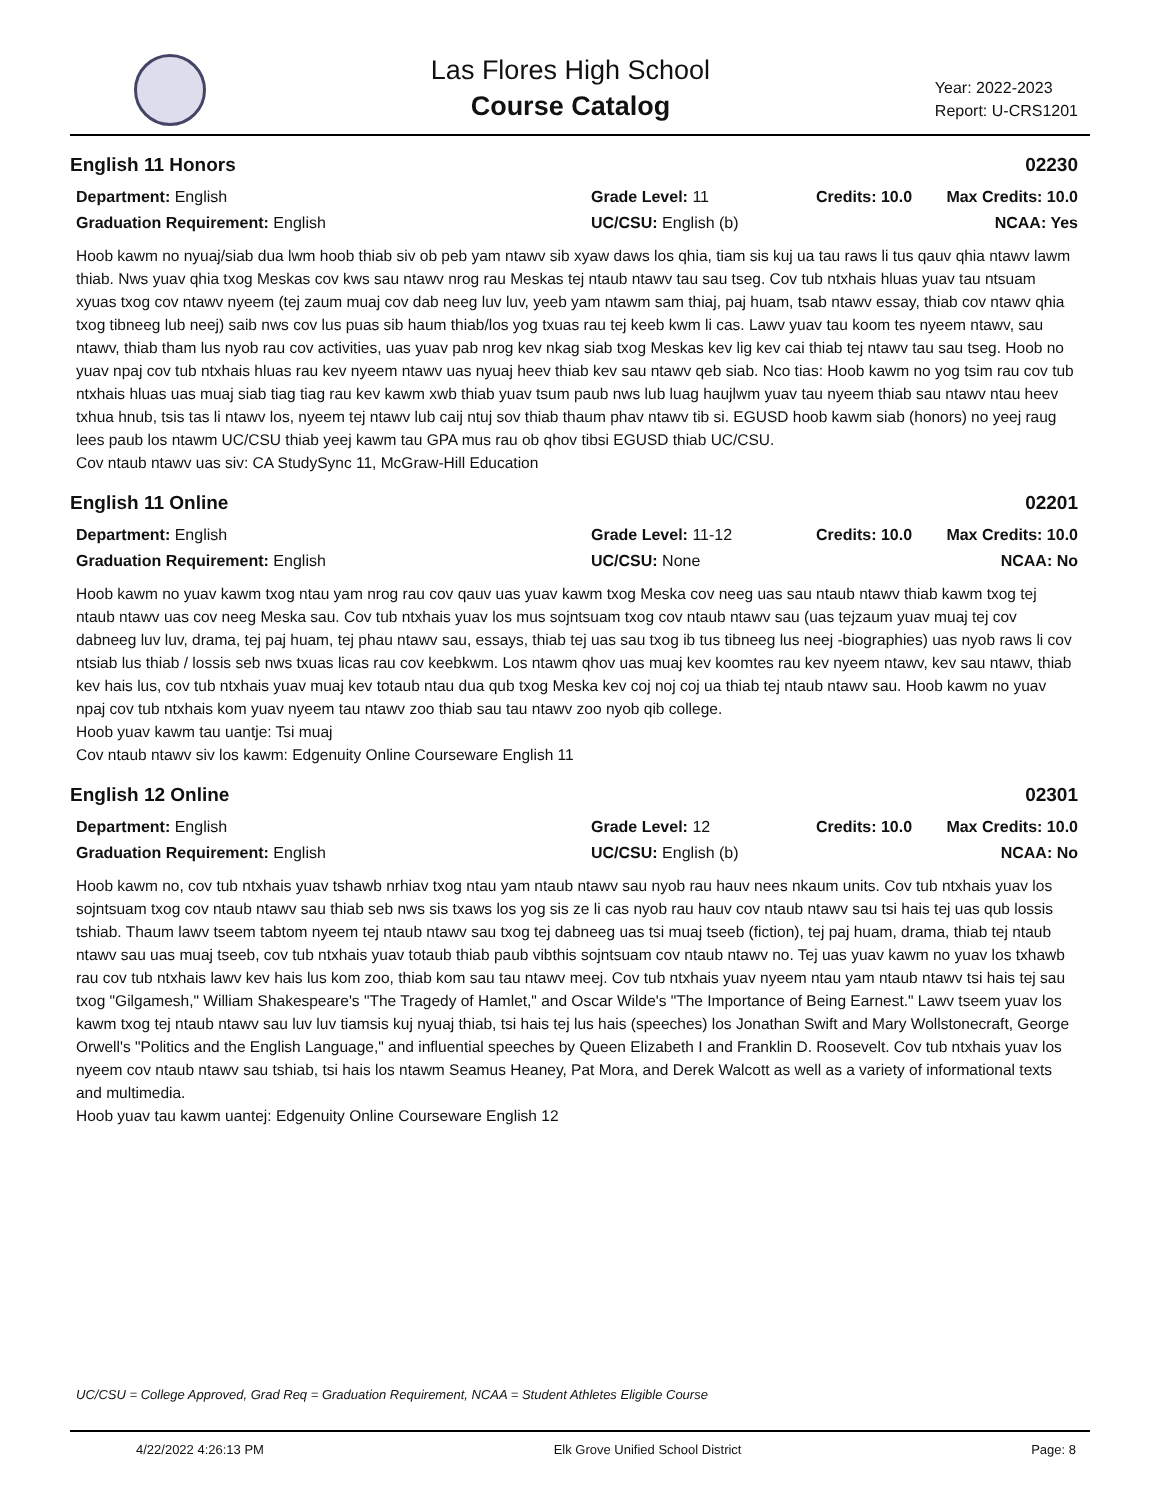Las Flores High School
Course Catalog
Year: 2022-2023
Report: U-CRS1201
English 11 Honors 02230
Department: English
Grade Level: 11
Credits: 10.0
Max Credits: 10.0
Graduation Requirement: English
UC/CSU: English (b)
NCAA: Yes
Hoob kawm no nyuaj/siab dua lwm hoob thiab siv ob peb yam ntawv sib xyaw daws los qhia, tiam sis kuj ua tau raws li tus qauv qhia ntawv lawm thiab. Nws yuav qhia txog Meskas cov kws sau ntawv nrog rau Meskas tej ntaub ntawv tau sau tseg. Cov tub ntxhais hluas yuav tau ntsuam xyuas txog cov ntawv nyeem (tej zaum muaj cov dab neeg luv luv, yeeb yam ntawm sam thiaj, paj huam, tsab ntawv essay, thiab cov ntawv qhia txog tibneeg lub neej) saib nws cov lus puas sib haum thiab/los yog txuas rau tej keeb kwm li cas. Lawv yuav tau koom tes nyeem ntawv, sau ntawv, thiab tham lus nyob rau cov activities, uas yuav pab nrog kev nkag siab txog Meskas kev lig kev cai thiab tej ntawv tau sau tseg. Hoob no yuav npaj cov tub ntxhais hluas rau kev nyeem ntawv uas nyuaj heev thiab kev sau ntawv qeb siab. Nco tias: Hoob kawm no yog tsim rau cov tub ntxhais hluas uas muaj siab tiag tiag rau kev kawm xwb thiab yuav tsum paub nws lub luag haujlwm yuav tau nyeem thiab sau ntawv ntau heev txhua hnub, tsis tas li ntawv los, nyeem tej ntawv lub caij ntuj sov thiab thaum phav ntawv tib si. EGUSD hoob kawm siab (honors) no yeej raug lees paub los ntawm UC/CSU thiab yeej kawm tau GPA mus rau ob qhov tibsi EGUSD thiab UC/CSU.
Cov ntaub ntawv uas siv: CA StudySync 11, McGraw-Hill Education
English 11 Online 02201
Department: English
Grade Level: 11-12
Credits: 10.0
Max Credits: 10.0
Graduation Requirement: English
UC/CSU: None
NCAA: No
Hoob kawm no yuav kawm txog ntau yam nrog rau cov qauv uas yuav kawm txog Meska cov neeg uas sau ntaub ntawv thiab kawm txog tej ntaub ntawv uas cov neeg Meska sau. Cov tub ntxhais yuav los mus sojntsuam txog cov ntaub ntawv sau (uas tejzaum yuav muaj tej cov dabneeg luv luv, drama, tej paj huam, tej phau ntawv sau, essays, thiab tej uas sau txog ib tus tibneeg lus neej -biographies) uas nyob raws li cov ntsiab lus thiab / lossis seb nws txuas licas rau cov keebkwm. Los ntawm qhov uas muaj kev koomtes rau kev nyeem ntawv, kev sau ntawv, thiab kev hais lus, cov tub ntxhais yuav muaj kev totaub ntau dua qub txog Meska kev coj noj coj ua thiab tej ntaub ntawv sau. Hoob kawm no yuav npaj cov tub ntxhais kom yuav nyeem tau ntawv zoo thiab sau tau ntawv zoo nyob qib college.
Hoob yuav kawm tau uantje: Tsi muaj
Cov ntaub ntawv siv los kawm: Edgenuity Online Courseware English 11
English 12 Online 02301
Department: English
Grade Level: 12
Credits: 10.0
Max Credits: 10.0
Graduation Requirement: English
UC/CSU: English (b)
NCAA: No
Hoob kawm no, cov tub ntxhais yuav tshawb nrhiav txog ntau yam ntaub ntawv sau nyob rau hauv nees nkaum units. Cov tub ntxhais yuav los sojntsuam txog cov ntaub ntawv sau thiab seb nws sis txaws los yog sis ze li cas nyob rau hauv cov ntaub ntawv sau tsi hais tej uas qub lossis tshiab. Thaum lawv tseem tabtom nyeem tej ntaub ntawv sau txog tej dabneeg uas tsi muaj tseeb (fiction), tej paj huam, drama, thiab tej ntaub ntawv sau uas muaj tseeb, cov tub ntxhais yuav totaub thiab paub vibthis sojntsuam cov ntaub ntawv no. Tej uas yuav kawm no yuav los txhawb rau cov tub ntxhais lawv kev hais lus kom zoo, thiab kom sau tau ntawv meej. Cov tub ntxhais yuav nyeem ntau yam ntaub ntawv tsi hais tej sau txog "Gilgamesh," William Shakespeare's "The Tragedy of Hamlet," and Oscar Wilde's "The Importance of Being Earnest." Lawv tseem yuav los kawm txog tej ntaub ntawv sau luv luv tiamsis kuj nyuaj thiab, tsi hais tej lus hais (speeches) los Jonathan Swift and Mary Wollstonecraft, George Orwell's "Politics and the English Language," and influential speeches by Queen Elizabeth I and Franklin D. Roosevelt. Cov tub ntxhais yuav los nyeem cov ntaub ntawv sau tshiab, tsi hais los ntawm Seamus Heaney, Pat Mora, and Derek Walcott as well as a variety of informational texts and multimedia.
Hoob yuav tau kawm uantej: Edgenuity Online Courseware English 12
UC/CSU = College Approved, Grad Req = Graduation Requirement, NCAA = Student Athletes Eligible Course
4/22/2022 4:26:13 PM Elk Grove Unified School District Page: 8